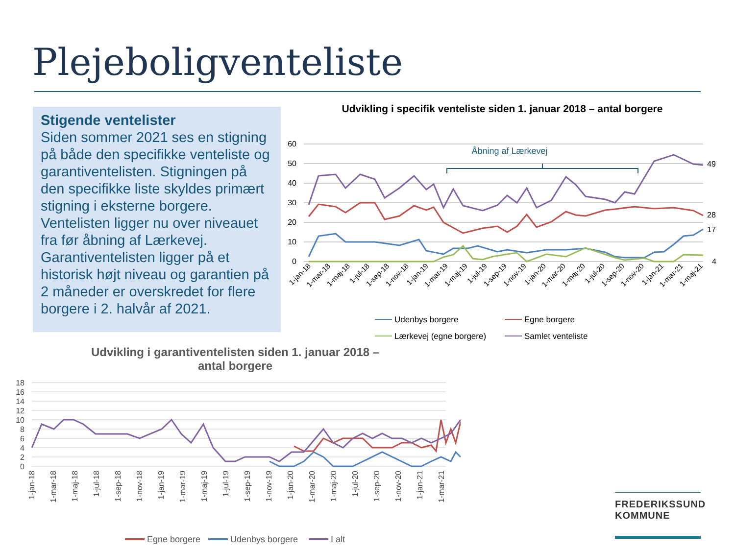Plejeboligventeliste
Stigende ventelister
Siden sommer 2021 ses en stigning på både den specifikke venteliste og garantiventelisten. Stigningen på den specifikke liste skyldes primært stigning i eksterne borgere. Ventelisten ligger nu over niveauet fra før åbning af Lærkevej. Garantiventelisten ligger på et historisk højt niveau og garantien på 2 måneder er overskredet for flere borgere i 2. halvår af 2021.
Udvikling i specifik venteliste siden 1. januar 2018 – antal borgere
60
50
40
30
20
10
0
Åbning af Lærkevej
49
28
17
4
1-jan-18
1-mar-18
1-maj-18
1-jul-18
1-sep-18
1-nov-18
1-jan-19
1-mar-19
1-maj-19
1-jul-19
1-sep-19
1-nov-19
1-jan-20
1-mar-20
1-maj-20
1-jul-20
1-sep-20
1-nov-20
1-jan-21
1-mar-21
1-maj-21
Udenbys borgere
Egne borgere
Lærkevej (egne borgere)
Samlet venteliste
Udvikling i garantiventelisten siden 1. januar 2018 –
antal borgere
18
16
14
12
10
8
6
4
2
0
1-jan-18
1-mar-18
1-maj-18
1-jul-18
1-sep-18
1-nov-18
1-jan-19
1-mar-19
1-maj-19
1-jul-19
1-sep-19
1-nov-19
1-jan-20
1-mar-20
1-maj-20
1-jul-20
1-sep-20
1-nov-20
1-jan-21
1-mar-21
Egne borgere
Udenbys borgere
I alt
FREDERIKSSUND
KOMMUNE